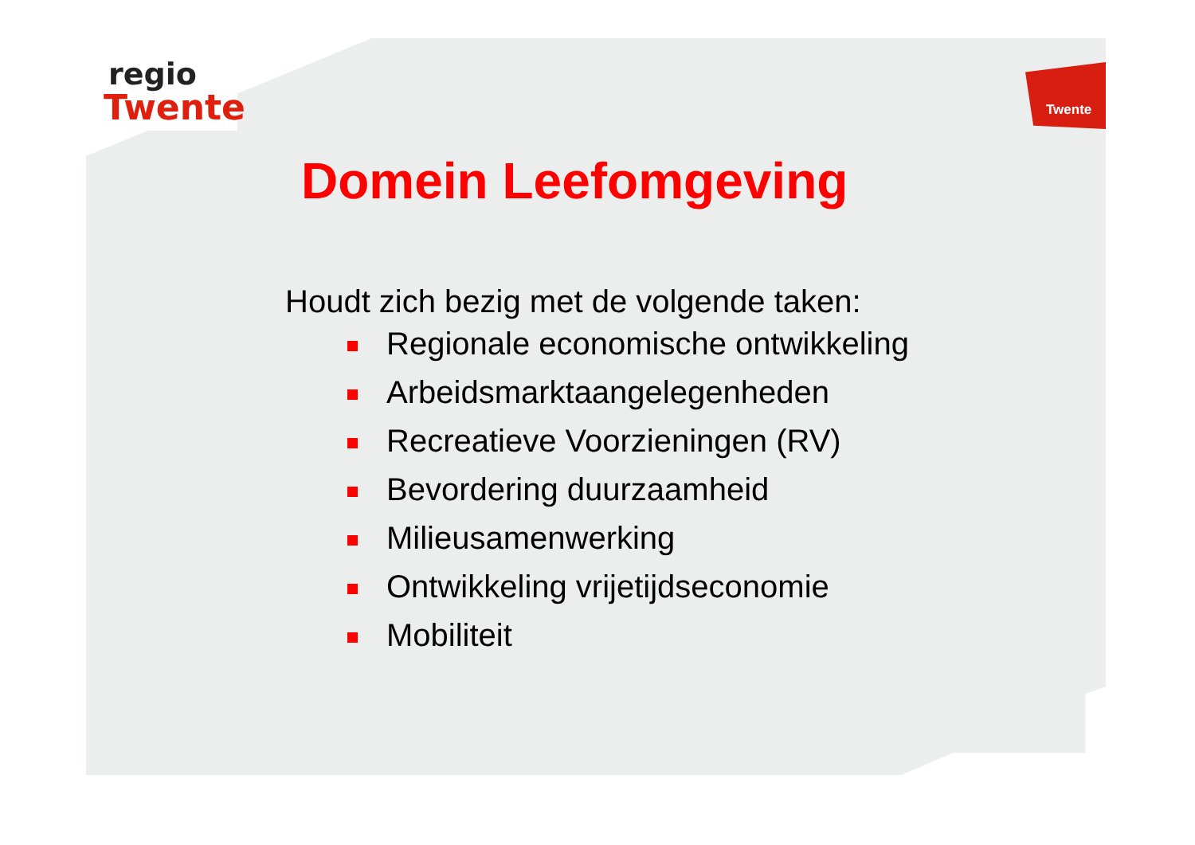regio
Twente
Twente
Domein Leefomgeving
Houdt zich bezig met de volgende taken:
Regionale economische ontwikkeling
Arbeidsmarktaangelegenheden
Recreatieve Voorzieningen (RV)
Bevordering duurzaamheid
Milieusamenwerking
Ontwikkeling vrijetijdseconomie
Mobiliteit